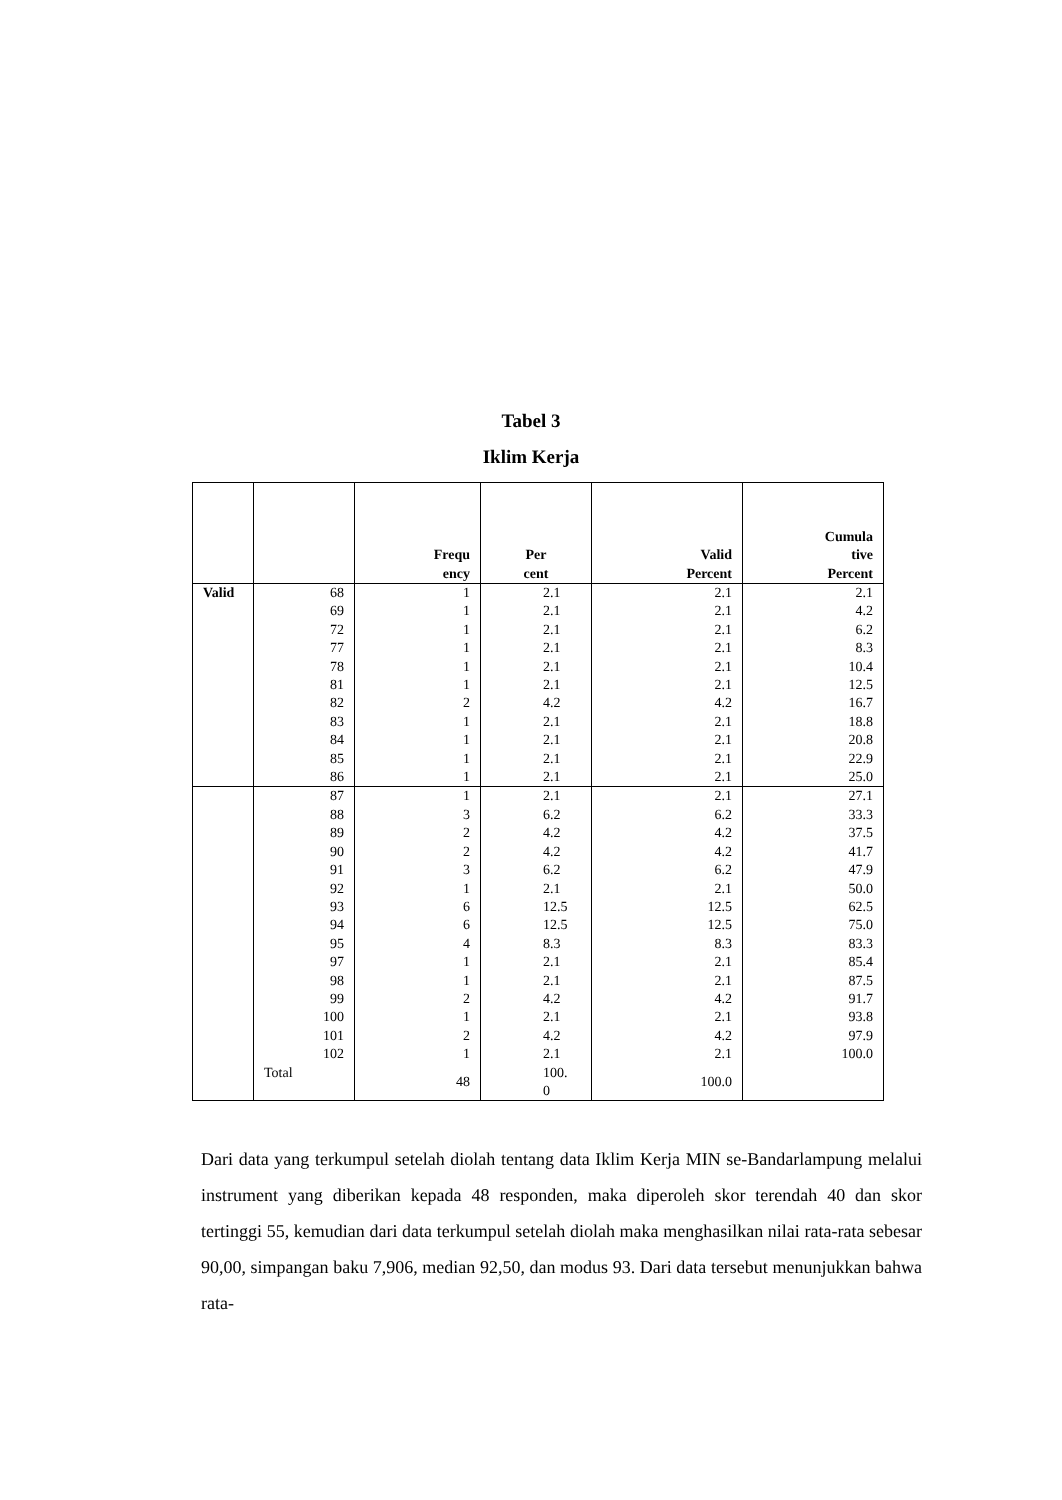Tabel 3
Iklim Kerja
| | | Frequ ency | Per cent | Valid Percent | Cumula tive Percent |
| --- | --- | --- | --- | --- | --- |
| Valid | 68 | 1 | 2.1 | 2.1 | 2.1 |
| | 69 | 1 | 2.1 | 2.1 | 4.2 |
| | 72 | 1 | 2.1 | 2.1 | 6.2 |
| | 77 | 1 | 2.1 | 2.1 | 8.3 |
| | 78 | 1 | 2.1 | 2.1 | 10.4 |
| | 81 | 1 | 2.1 | 2.1 | 12.5 |
| | 82 | 2 | 4.2 | 4.2 | 16.7 |
| | 83 | 1 | 2.1 | 2.1 | 18.8 |
| | 84 | 1 | 2.1 | 2.1 | 20.8 |
| | 85 | 1 | 2.1 | 2.1 | 22.9 |
| | 86 | 1 | 2.1 | 2.1 | 25.0 |
| | 87 | 1 | 2.1 | 2.1 | 27.1 |
| | 88 | 3 | 6.2 | 6.2 | 33.3 |
| | 89 | 2 | 4.2 | 4.2 | 37.5 |
| | 90 | 2 | 4.2 | 4.2 | 41.7 |
| | 91 | 3 | 6.2 | 6.2 | 47.9 |
| | 92 | 1 | 2.1 | 2.1 | 50.0 |
| | 93 | 6 | 12.5 | 12.5 | 62.5 |
| | 94 | 6 | 12.5 | 12.5 | 75.0 |
| | 95 | 4 | 8.3 | 8.3 | 83.3 |
| | 97 | 1 | 2.1 | 2.1 | 85.4 |
| | 98 | 1 | 2.1 | 2.1 | 87.5 |
| | 99 | 2 | 4.2 | 4.2 | 91.7 |
| | 100 | 1 | 2.1 | 2.1 | 93.8 |
| | 101 | 2 | 4.2 | 4.2 | 97.9 |
| | 102 | 1 | 2.1 | 2.1 | 100.0 |
| | Total | 48 | 100. 0 | 100.0 | |
Dari data yang terkumpul setelah diolah tentang data Iklim Kerja MIN se-Bandarlampung melalui instrument yang diberikan kepada 48 responden, maka diperoleh skor terendah 40 dan skor tertinggi 55, kemudian dari data terkumpul setelah diolah maka menghasilkan nilai rata-rata sebesar 90,00, simpangan baku 7,906, median 92,50, dan modus 93. Dari data tersebut menunjukkan bahwa rata-